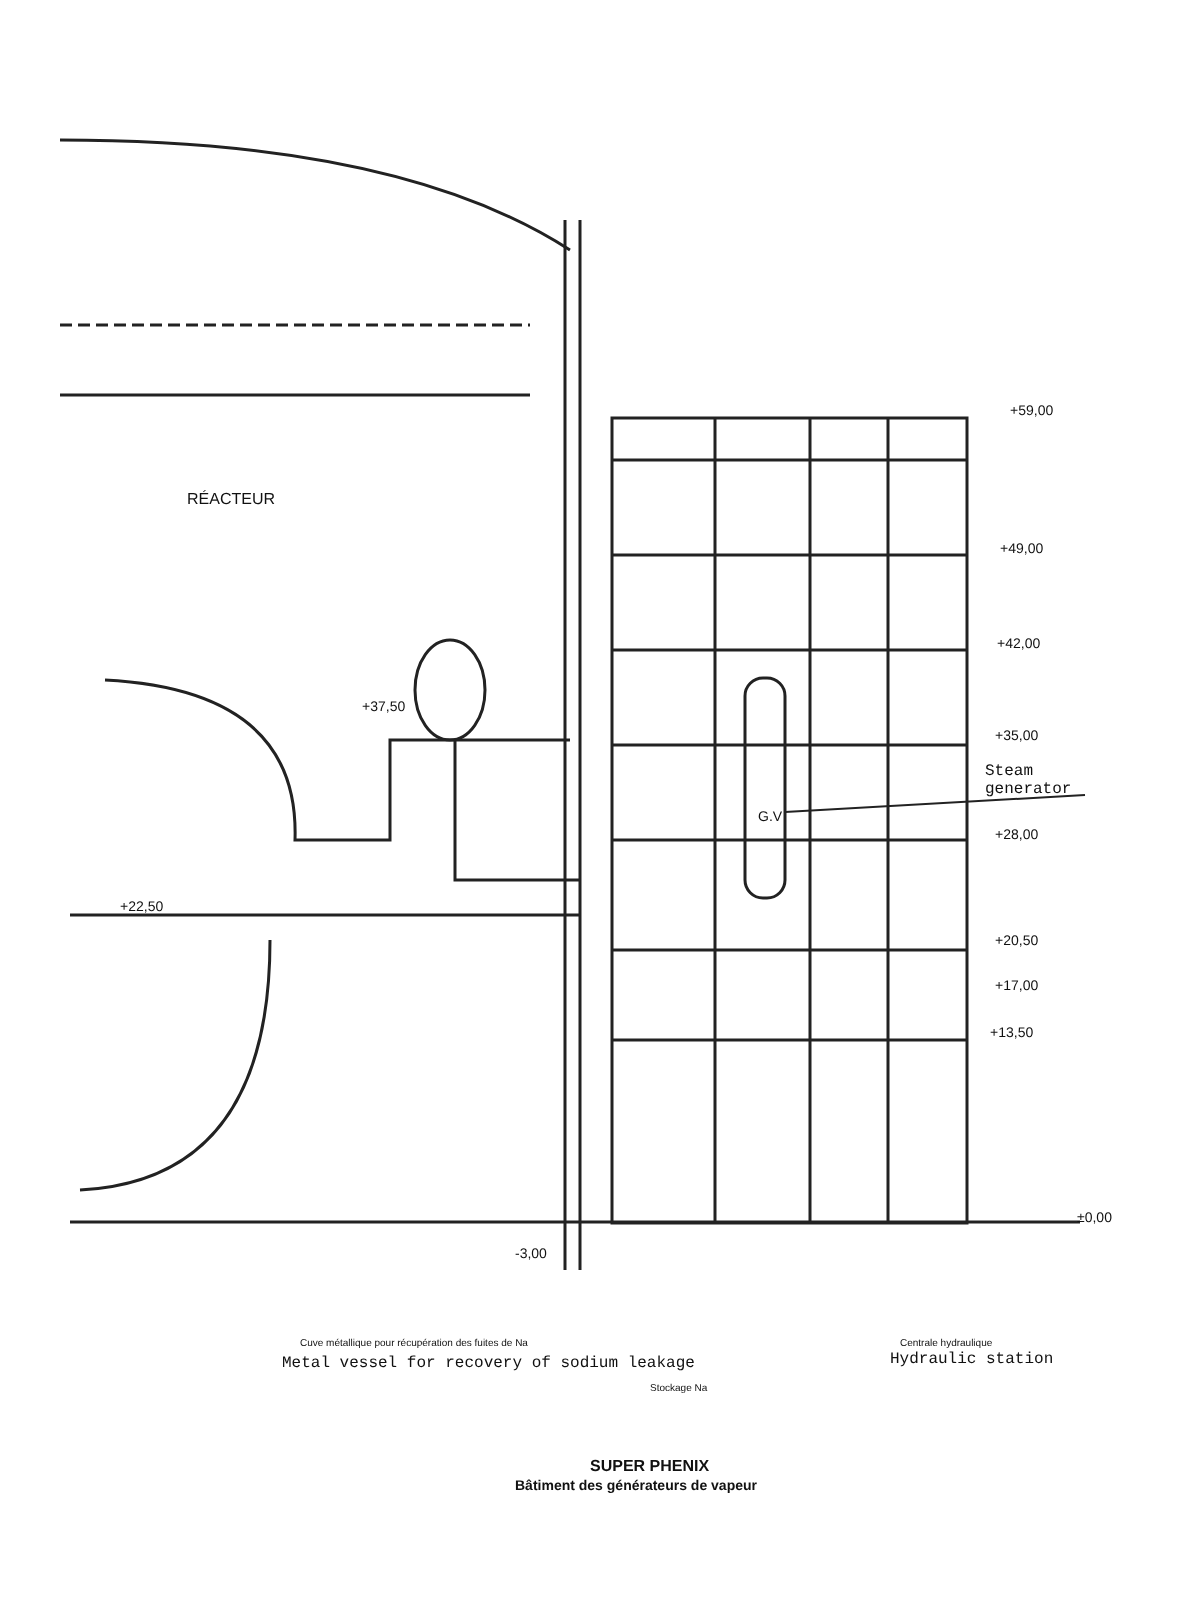RÉACTEUR
+59,00
+49,00
+42,00
+35,00
Steam
generator
+28,00
+37,50
G.V
+22,50
+20,50
+17,00
+13,50
±0,00
-3,00
Cuve métallique pour récupération des fuites de Na
Metal vessel for recovery of sodium leakage
Stockage Na
Centrale hydraulique
Hydraulic station
SUPER PHENIX
Bâtiment des générateurs de vapeur